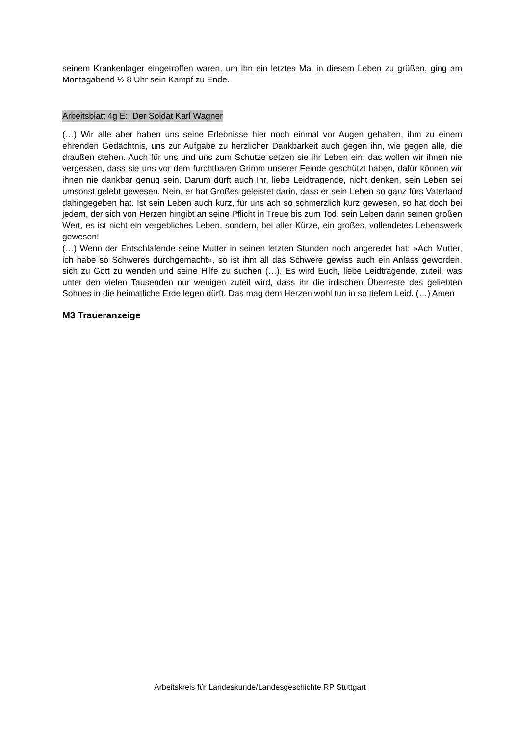seinem Krankenlager eingetroffen waren, um ihn ein letztes Mal in diesem Leben zu grüßen, ging am Montagabend ½ 8 Uhr sein Kampf zu Ende.
Arbeitsblatt 4g E: Der Soldat Karl Wagner
(…) Wir alle aber haben uns seine Erlebnisse hier noch einmal vor Augen gehalten, ihm zu einem ehrenden Gedächtnis, uns zur Aufgabe zu herzlicher Dankbarkeit auch gegen ihn, wie gegen alle, die draußen stehen. Auch für uns und uns zum Schutze setzen sie ihr Leben ein; das wollen wir ihnen nie vergessen, dass sie uns vor dem furchtbaren Grimm unserer Feinde geschützt haben, dafür können wir ihnen nie dankbar genug sein. Darum dürft auch Ihr, liebe Leidtragende, nicht denken, sein Leben sei umsonst gelebt gewesen. Nein, er hat Großes geleistet darin, dass er sein Leben so ganz fürs Vaterland dahingegeben hat. Ist sein Leben auch kurz, für uns ach so schmerzlich kurz gewesen, so hat doch bei jedem, der sich von Herzen hingibt an seine Pflicht in Treue bis zum Tod, sein Leben darin seinen großen Wert, es ist nicht ein vergebliches Leben, sondern, bei aller Kürze, ein großes, vollendetes Lebenswerk gewesen!
(…) Wenn der Entschlafende seine Mutter in seinen letzten Stunden noch angeredet hat: »Ach Mutter, ich habe so Schweres durchgemacht«, so ist ihm all das Schwere gewiss auch ein Anlass geworden, sich zu Gott zu wenden und seine Hilfe zu suchen (…). Es wird Euch, liebe Leidtragende, zuteil, was unter den vielen Tausenden nur wenigen zuteil wird, dass ihr die irdischen Überreste des geliebten Sohnes in die heimatliche Erde legen dürft. Das mag dem Herzen wohl tun in so tiefem Leid. (…) Amen
M3 Traueranzeige
Arbeitskreis für Landeskunde/Landesgeschichte RP Stuttgart